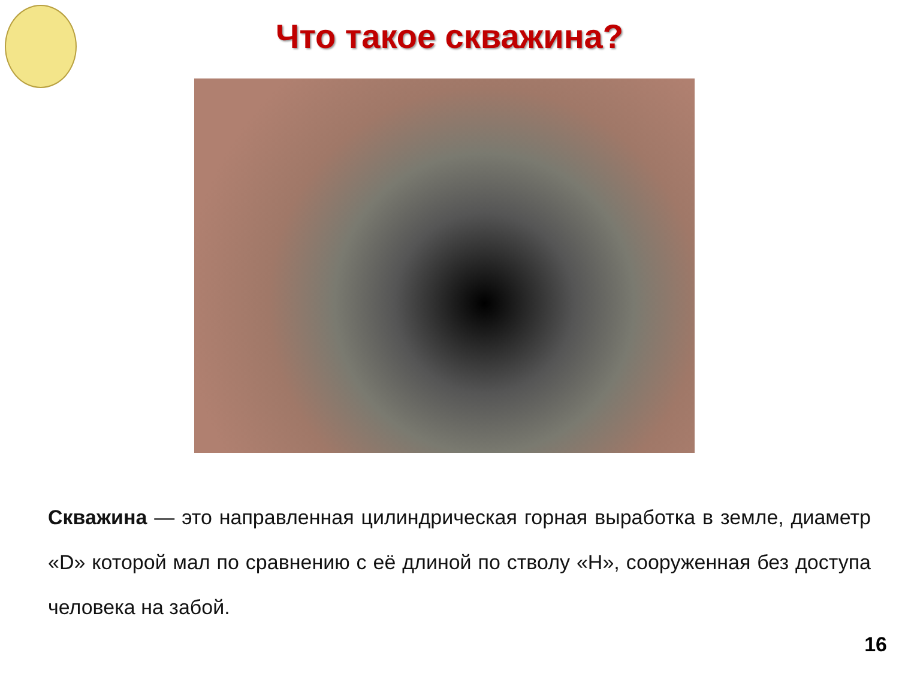Что такое скважина?
Скважина — это направленная цилиндрическая горная выработка в земле, диаметр «D» которой мал по сравнению с её длиной по стволу «H», сооруженная без доступа человека на забой.
16